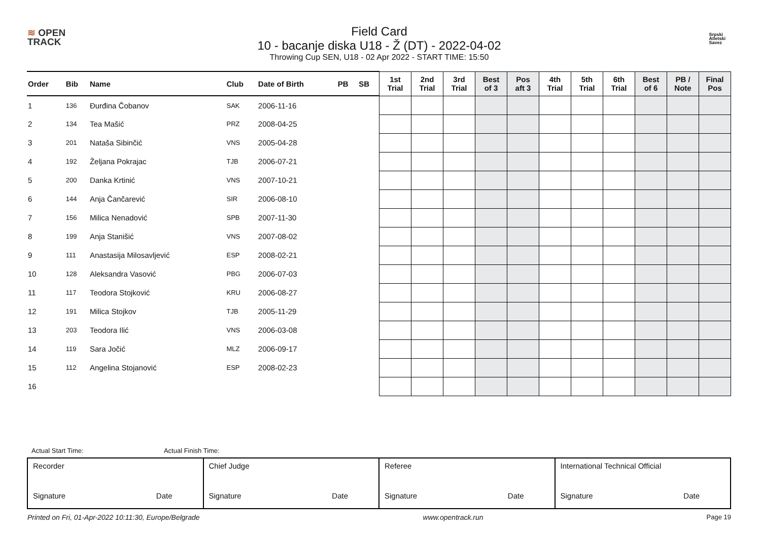≋ OPEN
TRACK
Srpski
Atletski
Savez
Field Card
10 - bacanje diska U18 - Ž (DT) - 2022-04-02
Throwing Cup SEN, U18 - 02 Apr 2022 - START TIME: 15:50
| Order | Bib | Name | Club | Date of Birth | PB | SB | 1st Trial | 2nd Trial | 3rd Trial | Best of 3 | Pos aft 3 | 4th Trial | 5th Trial | 6th Trial | Best of 6 | PB / Note | Final Pos |
| --- | --- | --- | --- | --- | --- | --- | --- | --- | --- | --- | --- | --- | --- | --- | --- | --- | --- |
| 1 | 136 | Đurđina Čobanov | SAK | 2006-11-16 | | | | | | | | | | | | | |
| 2 | 134 | Tea Mašić | PRZ | 2008-04-25 | | | | | | | | | | | | | |
| 3 | 201 | Nataša Sibinčić | VNS | 2005-04-28 | | | | | | | | | | | | | |
| 4 | 192 | Željana Pokrajac | TJB | 2006-07-21 | | | | | | | | | | | | | |
| 5 | 200 | Danka Krtinić | VNS | 2007-10-21 | | | | | | | | | | | | | |
| 6 | 144 | Anja Čančarević | SIR | 2006-08-10 | | | | | | | | | | | | | |
| 7 | 156 | Milica Nenadović | SPB | 2007-11-30 | | | | | | | | | | | | | |
| 8 | 199 | Anja Stanišić | VNS | 2007-08-02 | | | | | | | | | | | | | |
| 9 | 111 | Anastasija Milosavljević | ESP | 2008-02-21 | | | | | | | | | | | | | |
| 10 | 128 | Aleksandra Vasović | PBG | 2006-07-03 | | | | | | | | | | | | | |
| 11 | 117 | Teodora Stojković | KRU | 2006-08-27 | | | | | | | | | | | | | |
| 12 | 191 | Milica Stojkov | TJB | 2005-11-29 | | | | | | | | | | | | | |
| 13 | 203 | Teodora Ilić | VNS | 2006-03-08 | | | | | | | | | | | | | |
| 14 | 119 | Sara Jočić | MLZ | 2006-09-17 | | | | | | | | | | | | | |
| 15 | 112 | Angelina Stojanović | ESP | 2008-02-23 | | | | | | | | | | | | | |
| 16 | | | | | | | | | | | | | | | | | |
Actual Start Time: Actual Finish Time:
| Recorder Signature Date | Chief Judge Signature Date | Referee Signature Date | International Technical Official Signature Date |
Printed on Fri, 01-Apr-2022 10:11:30, Europe/Belgrade www.opentrack.run Page 19